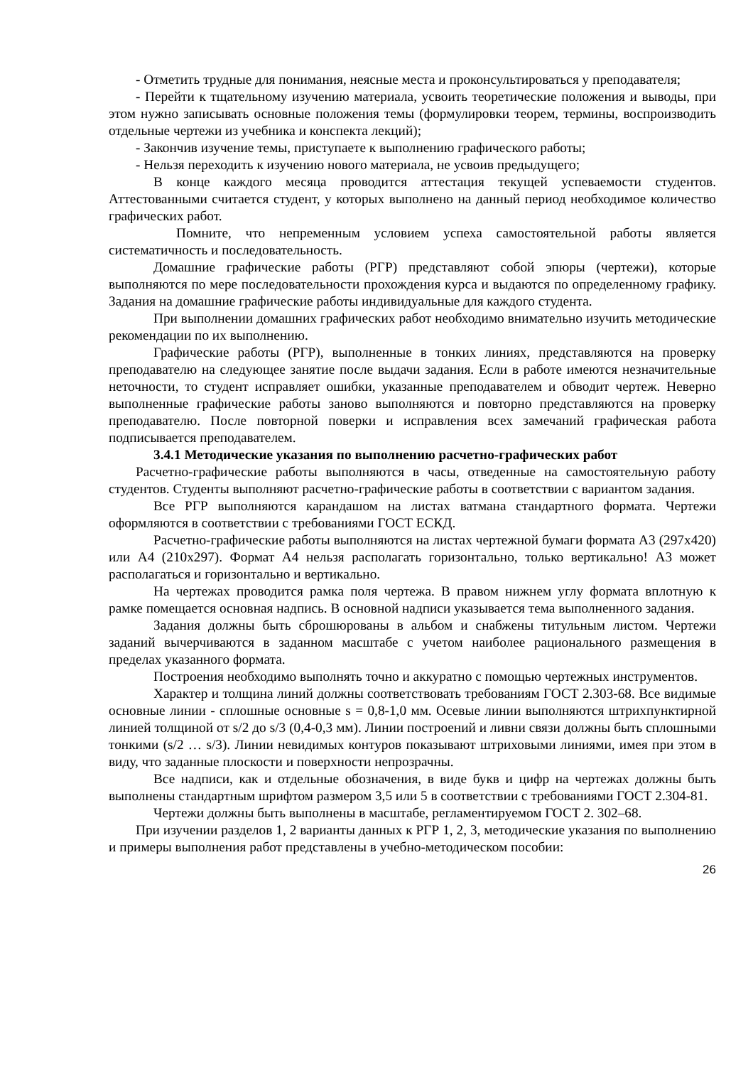- Отметить трудные для понимания, неясные места и проконсультироваться у преподавателя;
- Перейти к тщательному изучению материала, усвоить теоретические положения и выводы, при этом нужно записывать основные положения темы (формулировки теорем, термины, воспроизводить отдельные чертежи из учебника и конспекта лекций);
- Закончив изучение темы, приступаете к выполнению графического работы;
- Нельзя переходить к изучению нового материала, не усвоив предыдущего;
В конце каждого месяца проводится аттестация текущей успеваемости студентов. Аттестованными считается студент, у которых выполнено на данный период необходимое количество графических работ.
Помните, что непременным условием успеха самостоятельной работы является систематичность и последовательность.
Домашние графические работы (РГР) представляют собой эпюры (чертежи), которые выполняются по мере последовательности прохождения курса и выдаются по определенному графику. Задания на домашние графические работы индивидуальные для каждого студента.
При выполнении домашних графических работ необходимо внимательно изучить методические рекомендации по их выполнению.
Графические работы (РГР), выполненные в тонких линиях, представляются на проверку преподавателю на следующее занятие после выдачи задания. Если в работе имеются незначительные неточности, то студент исправляет ошибки, указанные преподавателем и обводит чертеж. Неверно выполненные графические работы заново выполняются и повторно представляются на проверку преподавателю. После повторной поверки и исправления всех замечаний графическая работа подписывается преподавателем.
3.4.1 Методические указания по выполнению расчетно-графических работ
Расчетно-графические работы выполняются в часы, отведенные на самостоятельную работу студентов. Студенты выполняют расчетно-графические работы в соответствии с вариантом задания.
Все РГР выполняются карандашом на листах ватмана стандартного формата. Чертежи оформляются в соответствии с требованиями ГОСТ ЕСКД.
Расчетно-графические работы выполняются на листах чертежной бумаги формата А3 (297х420) или А4 (210х297). Формат А4 нельзя располагать горизонтально, только вертикально! А3 может располагаться и горизонтально и вертикально.
На чертежах проводится рамка поля чертежа. В правом нижнем углу формата вплотную к рамке помещается основная надпись. В основной надписи указывается тема выполненного задания.
Задания должны быть сброшюрованы в альбом и снабжены титульным листом. Чертежи заданий вычерчиваются в заданном масштабе с учетом наиболее рационального размещения в пределах указанного формата.
Построения необходимо выполнять точно и аккуратно с помощью чертежных инструментов.
Характер и толщина линий должны соответствовать требованиям ГОСТ 2.303-68. Все видимые основные линии - сплошные основные s = 0,8-1,0 мм. Осевые линии выполняются штрихпунктирной линией толщиной от s/2 до s/3 (0,4-0,3 мм). Линии построений и ливни связи должны быть сплошными тонкими (s/2 … s/3). Линии невидимых контуров показывают штриховыми линиями, имея при этом в виду, что заданные плоскости и поверхности непрозрачны.
Все надписи, как и отдельные обозначения, в виде букв и цифр на чертежах должны быть выполнены стандартным шрифтом размером 3,5 или 5 в соответствии с требованиями ГОСТ 2.304-81.
Чертежи должны быть выполнены в масштабе, регламентируемом ГОСТ 2. 302–68.
При изучении разделов 1, 2 варианты данных к РГР 1, 2, 3, методические указания по выполнению и примеры выполнения работ представлены в учебно-методическом пособии:
26